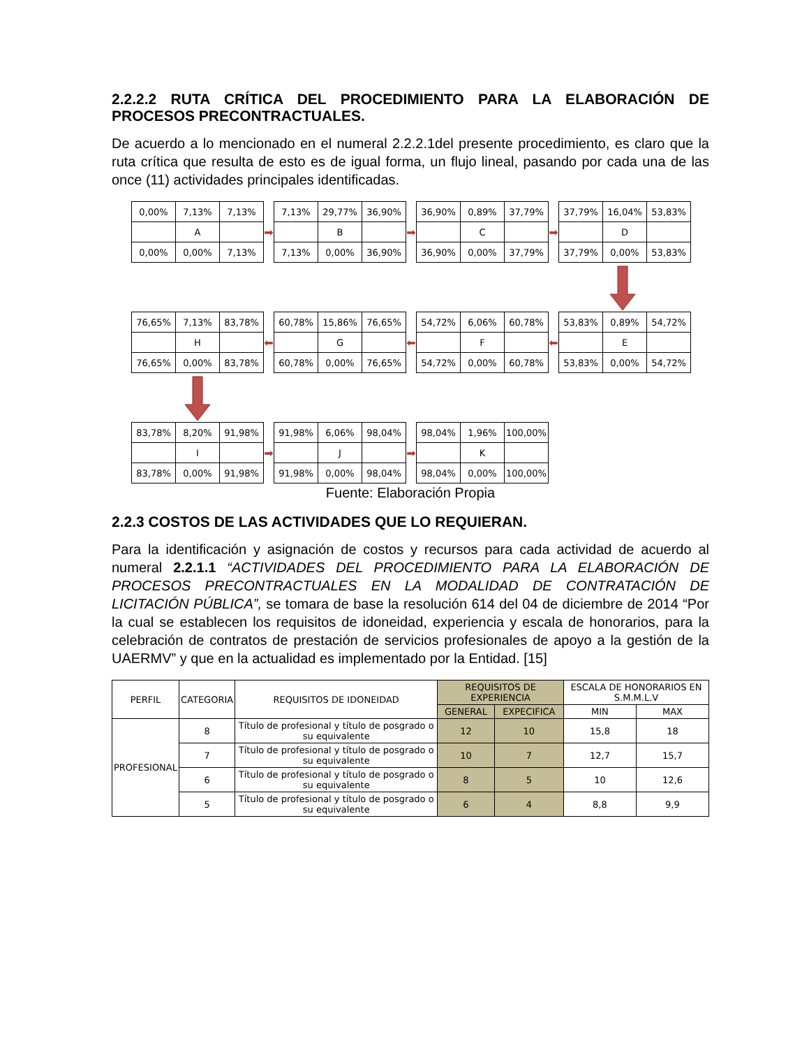2.2.2.2 RUTA CRÍTICA DEL PROCEDIMIENTO PARA LA ELABORACIÓN DE PROCESOS PRECONTRACTUALES.
De acuerdo a lo mencionado en el numeral 2.2.2.1del presente procedimiento, es claro que la ruta crítica que resulta de esto es de igual forma, un flujo lineal, pasando por cada una de las once (11) actividades principales identificadas.
| 0,00% | 7,13% | 7,13% |
| | A | |
| 0,00% | 0,00% | 7,13% |
➡
| 7,13% | 29,77% | 36,90% |
| | B | |
| 7,13% | 0,00% | 36,90% |
➡
| 36,90% | 0,89% | 37,79% |
| | C | |
| 36,90% | 0,00% | 37,79% |
➡
| 37,79% | 16,04% | 53,83% |
| | D | |
| 37,79% | 0,00% | 53,83% |
| 76,65% | 7,13% | 83,78% |
| | H | |
| 76,65% | 0,00% | 83,78% |
⬅
| 60,78% | 15,86% | 76,65% |
| | G | |
| 60,78% | 0,00% | 76,65% |
⬅
| 54,72% | 6,06% | 60,78% |
| | F | |
| 54,72% | 0,00% | 60,78% |
⬅
| 53,83% | 0,89% | 54,72% |
| | E | |
| 53,83% | 0,00% | 54,72% |
| 83,78% | 8,20% | 91,98% |
| | I | |
| 83,78% | 0,00% | 91,98% |
➡
| 91,98% | 6,06% | 98,04% |
| | J | |
| 91,98% | 0,00% | 98,04% |
➡
| 98,04% | 1,96% | 100,00% |
| | K | |
| 98,04% | 0,00% | 100,00% |
Fuente: Elaboración Propia
2.2.3 COSTOS DE LAS ACTIVIDADES QUE LO REQUIERAN.
Para la identificación y asignación de costos y recursos para cada actividad de acuerdo al numeral 2.2.1.1 “ACTIVIDADES DEL PROCEDIMIENTO PARA LA ELABORACIÓN DE PROCESOS PRECONTRACTUALES EN LA MODALIDAD DE CONTRATACIÓN DE LICITACIÓN PÚBLICA”, se tomara de base la resolución 614 del 04 de diciembre de 2014 “Por la cual se establecen los requisitos de idoneidad, experiencia y escala de honorarios, para la celebración de contratos de prestación de servicios profesionales de apoyo a la gestión de la UAERMV” y que en la actualidad es implementado por la Entidad. [15]
| PERFIL | CATEGORIA | REQUISITOS DE IDONEIDAD | REQUISITOS DE EXPERIENCIA | | ESCALA DE HONORARIOS EN S.M.M.L.V | |
| --- | --- | --- | --- | --- | --- | --- |
| | | | GENERAL | EXPECIFICA | MIN | MAX |
| PROFESIONAL | 8 | Título de profesional y título de posgrado o su equivalente | 12 | 10 | 15,8 | 18 |
| | 7 | Título de profesional y título de posgrado o su equivalente | 10 | 7 | 12,7 | 15,7 |
| | 6 | Título de profesional y título de posgrado o su equivalente | 8 | 5 | 10 | 12,6 |
| | 5 | Título de profesional y título de posgrado o su equivalente | 6 | 4 | 8,8 | 9,9 |